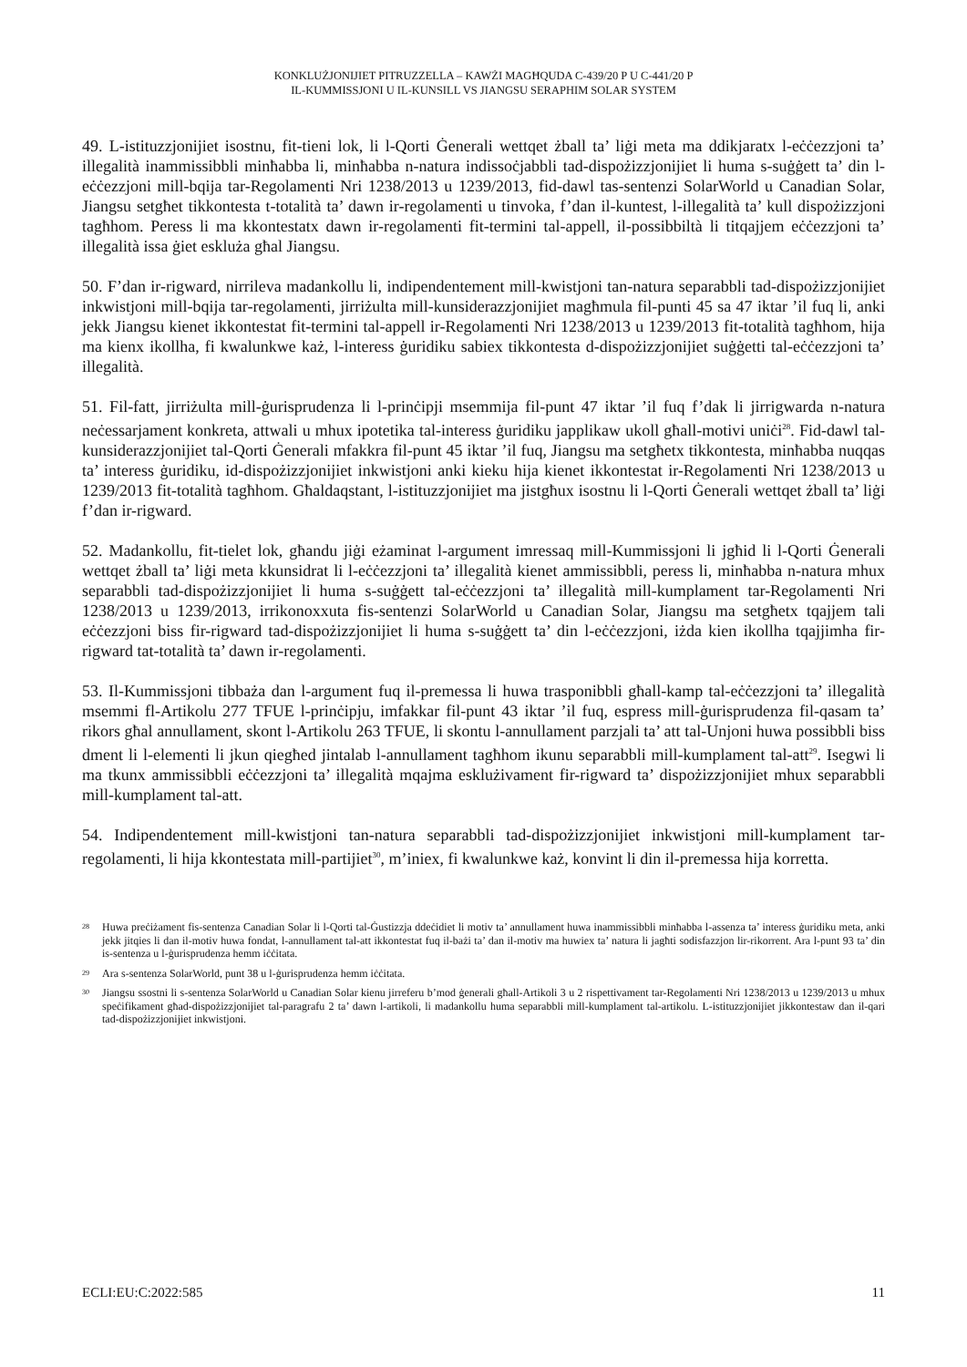KONKLUŻJONIJIET PITRUZZELLA – KAWŻI MAGĦQUDA C-439/20 P U C-441/20 P
IL-KUMMISSJONI U IL-KUNSILL VS JIANGSU SERAPHIM SOLAR SYSTEM
49. L-istituzzjonijiet isostnu, fit-tieni lok, li l-Qorti Ġenerali wettqet żball ta’ liġi meta ma ddikjaratx l-eċċezzjoni ta’ illegalità inammissibbli minħabba li, minħabba n-natura indissoċjabbli tad-dispożizzjonijiet li huma s-suġġett ta’ din l-eċċezzjoni mill-bqija tar-Regolamenti Nri 1238/2013 u 1239/2013, fid-dawl tas-sentenzi SolarWorld u Canadian Solar, Jiangsu setgħet tikkontesta t-totalità ta’ dawn ir-regolamenti u tinvoka, f’dan il-kuntest, l-illegalità ta’ kull dispożizzjoni tagħhom. Peress li ma kkontestatx dawn ir-regolamenti fit-termini tal-appell, il-possibbiltà li titqajjem eċċezzjoni ta’ illegalità issa ġiet eskluża għal Jiangsu.
50. F’dan ir-rigward, nirrileva madankollu li, indipendentement mill-kwistjoni tan-natura separabbli tad-dispożizzjonijiet inkwistjoni mill-bqija tar-regolamenti, jirriżulta mill-kunsiderazzjonijiet magħmula fil-punti 45 sa 47 iktar ’il fuq li, anki jekk Jiangsu kienet ikkontestat fit-termini tal-appell ir-Regolamenti Nri 1238/2013 u 1239/2013 fit-totalità tagħhom, hija ma kienx ikollha, fi kwalunkwe każ, l-interess ġuridiku sabiex tikkontesta d-dispożizzjonijiet suġġetti tal-eċċezzjoni ta’ illegalità.
51. Fil-fatt, jirriżulta mill-ġurisprudenza li l-prinċipji msemmija fil-punt 47 iktar ’il fuq f’dak li jirrigwarda n-natura neċessarjament konkreta, attwali u mhux ipotetika tal-interess ġuridiku japplikaw ukoll għall-motivi uniċi<sup>28</sup>. Fid-dawl tal-kunsiderazzjonijiet tal-Qorti Ġenerali mfakkra fil-punt 45 iktar ’il fuq, Jiangsu ma setgħetx tikkontesta, minħabba nuqqas ta’ interess ġuridiku, id-dispożizzjonijiet inkwistjoni anki kieku hija kienet ikkontestat ir-Regolamenti Nri 1238/2013 u 1239/2013 fit-totalità tagħhom. Għaldaqstant, l-istituzzjonijiet ma jistgħux isostnu li l-Qorti Ġenerali wettqet żball ta’ liġi f’dan ir-rigward.
52. Madankollu, fit-tielet lok, għandu jiġi eżaminat l-argument imressaq mill-Kummissjoni li jgħid li l-Qorti Ġenerali wettqet żball ta’ liġi meta kkunsidrat li l-eċċezzjoni ta’ illegalità kienet ammissibbli, peress li, minħabba n-natura mhux separabbli tad-dispożizzjonijiet li huma s-suġġett tal-eċċezzjoni ta’ illegalità mill-kumplament tar-Regolamenti Nri 1238/2013 u 1239/2013, irrikonoxxuta fis-sentenzi SolarWorld u Canadian Solar, Jiangsu ma setgħetx tqajjem tali eċċezzjoni biss fir-rigward tad-dispożizzjonijiet li huma s-suġġett ta’ din l-eċċezzjoni, iżda kien ikollha tqajjimha fir-rigward tat-totalità ta’ dawn ir-regolamenti.
53. Il-Kummissjoni tibbaża dan l-argument fuq il-premessa li huwa trasponibbli għall-kamp tal-eċċezzjoni ta’ illegalità msemmi fl-Artikolu 277 TFUE l-prinċipju, imfakkar fil-punt 43 iktar ’il fuq, espress mill-ġurisprudenza fil-qasam ta’ rikors għal annullament, skont l-Artikolu 263 TFUE, li skontu l-annullament parzjali ta’ att tal-Unjoni huwa possibbli biss dment li l-elementi li jkun qiegħed jintalab l-annullament tagħhom ikunu separabbli mill-kumplament tal-att<sup>29</sup>. Isegwi li ma tkunx ammissibbli eċċezzjoni ta’ illegalità mqajma esklużivament fir-rigward ta’ dispożizzjonijiet mhux separabbli mill-kumplament tal-att.
54. Indipendentement mill-kwistjoni tan-natura separabbli tad-dispożizzjonijiet inkwistjoni mill-kumplament tar-regolamenti, li hija kkontestata mill-partijiet<sup>30</sup>, m’iniex, fi kwalunkwe każ, konvint li din il-premessa hija korretta.
28 Huwa preċiżament fis-sentenza Canadian Solar li l-Qorti tal-Ġustizzja ddeċidiet li motiv ta’ annullament huwa inammissibbli minħabba l-assenza ta’ interess ġuridiku meta, anki jekk jitqies li dan il-motiv huwa fondat, l-annullament tal-att ikkontestat fuq il-bażi ta’ dan il-motiv ma huwiex ta’ natura li jagħti sodisfazzjon lir-rikorrent. Ara l-punt 93 ta’ din is-sentenza u l-ġurisprudenza hemm iċċitata.
29 Ara s-sentenza SolarWorld, punt 38 u l-ġurisprudenza hemm iċċitata.
30 Jiangsu ssostni li s-sentenza SolarWorld u Canadian Solar kienu jirreferu b’mod ġenerali għall-Artikoli 3 u 2 rispettivament tar-Regolamenti Nri 1238/2013 u 1239/2013 u mhux speċifikament għad-dispożizzjonijiet tal-paragrafu 2 ta’ dawn l-artikoli, li madankollu huma separabbli mill-kumplament tal-artikolu. L-istituzzjonijiet jikkontestaw dan il-qari tad-dispożizzjonijiet inkwistjoni.
ECLI:EU:C:2022:585 11